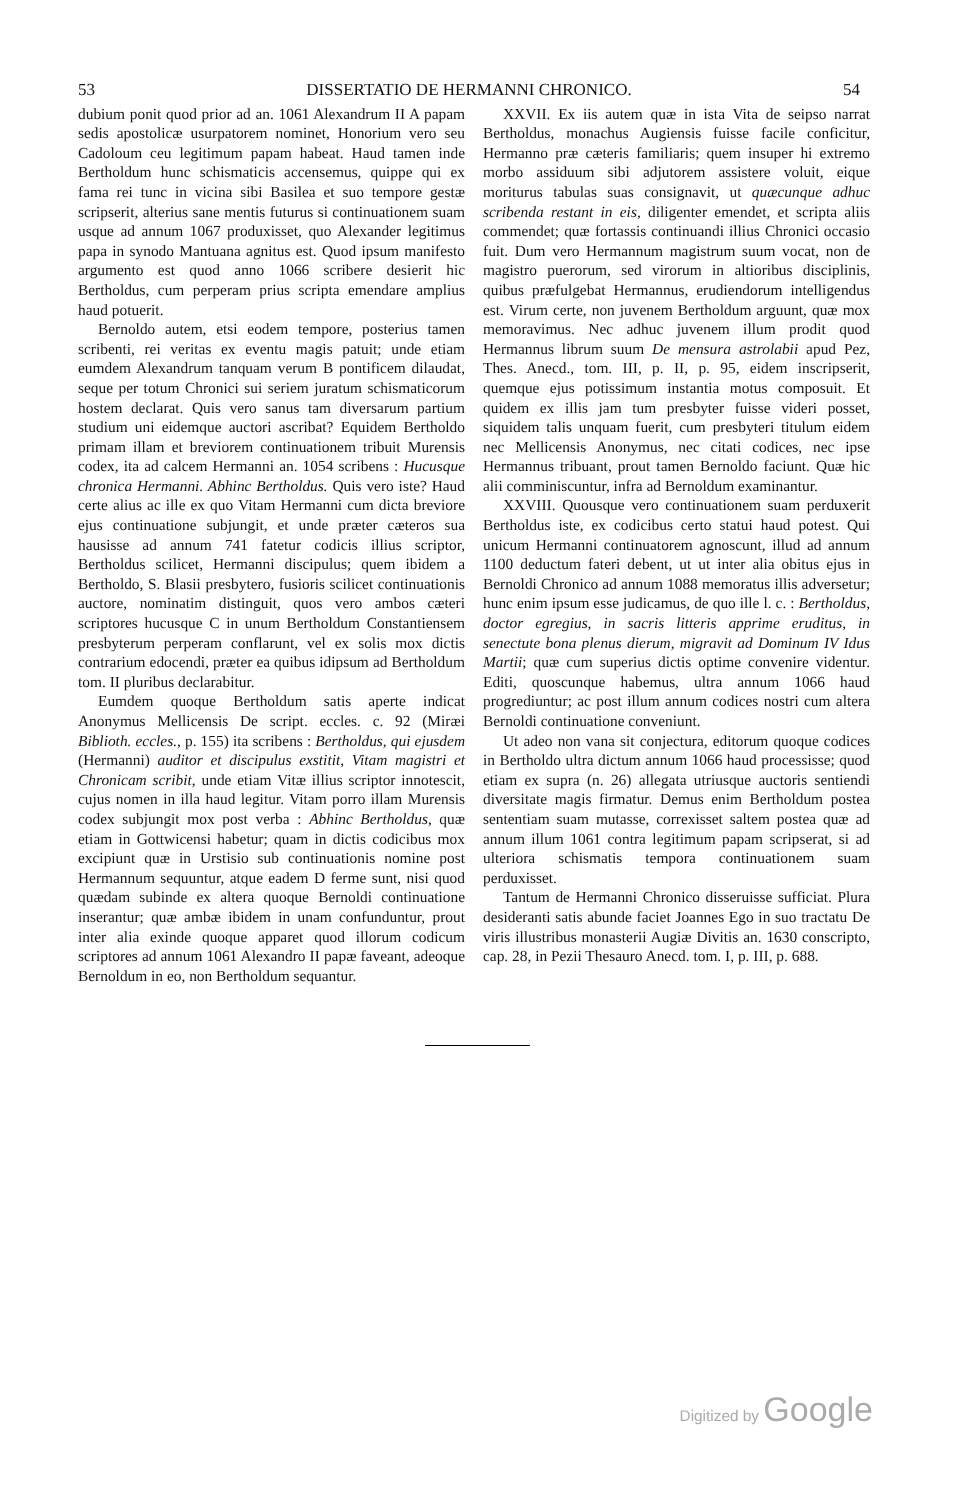53 DISSERTATIO DE HERMANNI CHRONICO. 54
dubium ponit quod prior ad an. 1061 Alexandrum II A papam sedis apostolicæ usurpatorem nominet, Honorium vero seu Cadoloum ceu legitimum papam habeat. Haud tamen inde Bertholdum hunc schismaticis accensemus, quippe qui ex fama rei tunc in vicina sibi Basilea et suo tempore gestæ scripserit, alterius sane mentis futurus si continuationem suam usque ad annum 1067 produxisset, quo Alexander legitimus papa in synodo Mantuana agnitus est. Quod ipsum manifesto argumento est quod anno 1066 scribere desierit hic Bertholdus, cum perperam prius scripta emendare amplius haud potuerit.
Bernoldo autem, etsi eodem tempore, posterius tamen scribenti, rei veritas ex eventu magis patuit; unde etiam eumdem Alexandrum tanquam verum B pontificem dilaudat, seque per totum Chronici sui seriem juratum schismaticorum hostem declarat. Quis vero sanus tam diversarum partium studium uni eidemque auctori ascribat? Equidem Bertholdo primam illam et breviorem continuationem tribuit Murensis codex, ita ad calcem Hermanni an. 1054 scribens : Hucusque chronica Hermanni. Abhinc Bertholdus. Quis vero iste? Haud certe alius ac ille ex quo Vitam Hermanni cum dicta breviore ejus continuatione subjungit, et unde præter cæteros sua hausisse ad annum 741 fatetur codicis illius scriptor, Bertholdus scilicet, Hermanni discipulus; quem ibidem a Bertholdo, S. Blasii presbytero, fusioris scilicet continuationis auctore, nominatim distinguit, quos vero ambos cæteri scriptores hucusque C in unum Bertholdum Constantiensem presbyterum perperam conflarunt, vel ex solis mox dictis contrarium edocendi, præter ea quibus idipsum ad Bertholdum tom. II pluribus declarabitur.
Eumdem quoque Bertholdum satis aperte indicat Anonymus Mellicensis De script. eccles. c. 92 (Miræi Biblioth. eccles., p. 155) ita scribens : Bertholdus, qui ejusdem (Hermanni) auditor et discipulus exstitit, Vitam magistri et Chronicam scribit, unde etiam Vitæ illius scriptor innotescit, cujus nomen in illa haud legitur. Vitam porro illam Murensis codex subjungit mox post verba : Abhinc Bertholdus, quæ etiam in Gottwicensi habetur; quam in dictis codicibus mox excipiunt quæ in Urstisio sub continuationis nomine post Hermannum sequuntur, atque eadem D ferme sunt, nisi quod quædam subinde ex altera quoque Bernoldi continuatione inserantur; quæ ambæ ibidem in unam confunduntur, prout inter alia exinde quoque apparet quod illorum codicum scriptores ad annum 1061 Alexandro II papæ faveant, adeoque Bernoldum in eo, non Bertholdum sequantur.
XXVII. Ex iis autem quæ in ista Vita de seipso narrat Bertholdus, monachus Augiensis fuisse facile conficitur, Hermanno præ cæteris familiaris; quem insuper hi extremo morbo assiduum sibi adjutorem assistere voluit, eique moriturus tabulas suas consignavit, ut quæcunque adhuc scribenda restant in eis, diligenter emendet, et scripta aliis commendet; quæ fortassis continuandi illius Chronici occasio fuit. Dum vero Hermannum magistrum suum vocat, non de magistro puerorum, sed virorum in altioribus disciplinis, quibus præfulgebat Hermannus, erudiendorum intelligendus est. Virum certe, non juvenem Bertholdum arguunt, quæ mox memoravimus. Nec adhuc juvenem illum prodit quod Hermannus librum suum De mensura astrolabii apud Pez, Thes. Anecd., tom. III, p. II, p. 95, eidem inscripserit, quemque ejus potissimum instantia motus composuit. Et quidem ex illis jam tum presbyter fuisse videri posset, siquidem talis unquam fuerit, cum presbyteri titulum eidem nec Mellicensis Anonymus, nec citati codices, nec ipse Hermannus tribuant, prout tamen Bernoldo faciunt. Quæ hic alii comminiscuntur, infra ad Bernoldum examinantur.
XXVIII. Quousque vero continuationem suam perduxerit Bertholdus iste, ex codicibus certo statui haud potest. Qui unicum Hermanni continuatorem agnoscunt, illud ad annum 1100 deductum fateri debent, ut ut inter alia obitus ejus in Bernoldi Chronico ad annum 1088 memoratus illis adversetur; hunc enim ipsum esse judicamus, de quo ille l. c. : Bertholdus, doctor egregius, in sacris litteris apprime eruditus, in senectute bona plenus dierum, migravit ad Dominum IV Idus Martii; quæ cum superius dictis optime convenire videntur. Editi, quoscunque habemus, ultra annum 1066 haud progrediuntur; ac post illum annum codices nostri cum altera Bernoldi continuatione conveniunt.
Ut adeo non vana sit conjectura, editorum quoque codices in Bertholdo ultra dictum annum 1066 haud processisse; quod etiam ex supra (n. 26) allegata utriusque auctoris sentiendi diversitate magis firmatur. Demus enim Bertholdum postea sententiam suam mutasse, correxisset saltem postea quæ ad annum illum 1061 contra legitimum papam scripserat, si ad ulteriora schismatis tempora continuationem suam perduxisset.
Tantum de Hermanni Chronico disseruisse sufficiat. Plura desideranti satis abunde faciet Joannes Ego in suo tractatu De viris illustribus monasterii Augiæ Divitis an. 1630 conscripto, cap. 28, in Pezii Thesauro Anecd. tom. I, p. III, p. 688.
Digitized by Google